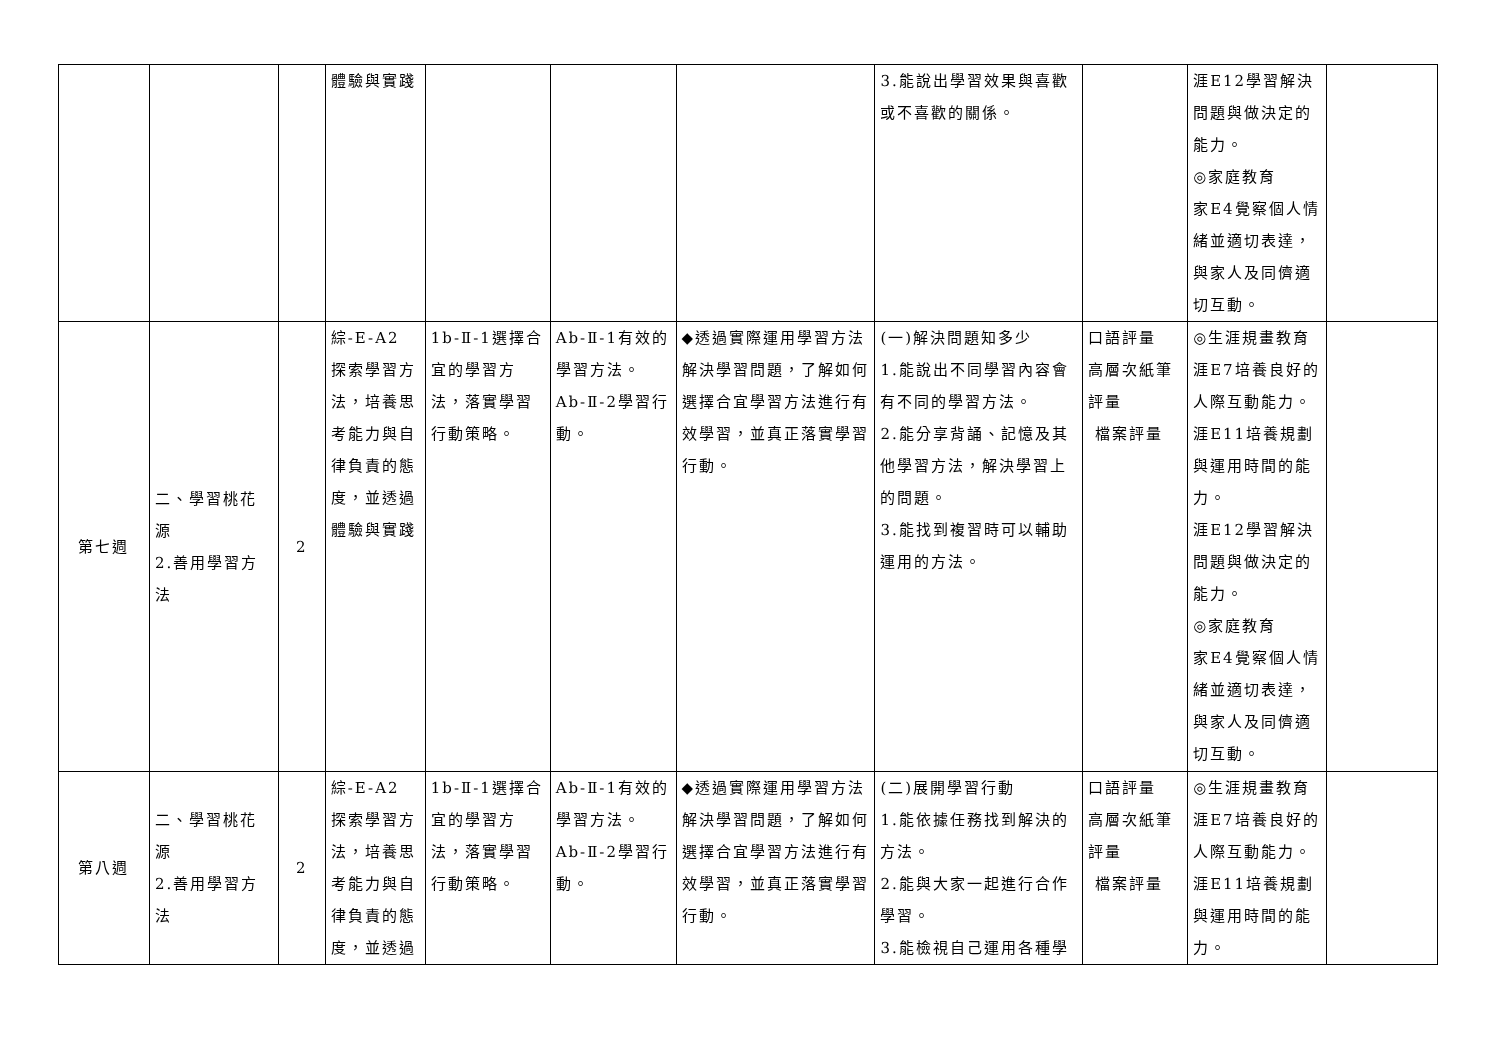| | | | 體驗與實踐 | | | | 3.能說出學習效果與喜歡或不喜歡的關係。 | | 涯E12學習解決問題與做決定的能力。 ◎家庭教育 家E4覺察個人情緒並適切表達，與家人及同儕適切互動。 | |
| 第七週 | 二、學習桃花源 2.善用學習方法 | 2 | 綜-E-A2 探索學習方法，培養思考能力與自律負責的態度，並透過體驗與實踐 | 1b-Ⅱ-1選擇合宜的學習方法，落實學習行動策略。 | Ab-Ⅱ-1有效的學習方法。 Ab-Ⅱ-2學習行動。 | ◆透過實際運用學習方法解決學習問題，了解如何選擇合宜學習方法進行有效學習，並真正落實學習行動。 | (一)解決問題知多少 1.能說出不同學習內容會有不同的學習方法。 2.能分享背誦、記憶及其他學習方法，解決學習上的問題。 3.能找到複習時可以輔助運用的方法。 | 口語評量 高層次紙筆評量 檔案評量 | ◎生涯規畫教育 涯E7培養良好的人際互動能力。 涯E11培養規劃與運用時間的能力。 涯E12學習解決問題與做決定的能力。 ◎家庭教育 家E4覺察個人情緒並適切表達，與家人及同儕適切互動。 | |
| 第八週 | 二、學習桃花源 2.善用學習方法 | 2 | 綜-E-A2 探索學習方法，培養思考能力與自律負責的態度，並透過 | 1b-Ⅱ-1選擇合宜的學習方法，落實學習行動策略。 | Ab-Ⅱ-1有效的學習方法。 Ab-Ⅱ-2學習行動。 | ◆透過實際運用學習方法解決學習問題，了解如何選擇合宜學習方法進行有效學習，並真正落實學習行動。 | (二)展開學習行動 1.能依據任務找到解決的方法。 2.能與大家一起進行合作學習。 3.能檢視自己運用各種學 | 口語評量 高層次紙筆評量 檔案評量 | ◎生涯規畫教育 涯E7培養良好的人際互動能力。 涯E11培養規劃與運用時間的能力。 | |